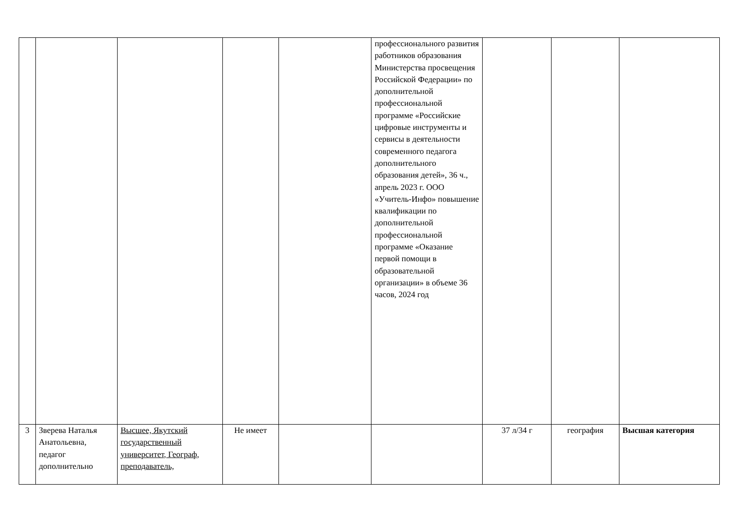| | | | | | профессионального развития работников образования Министерства просвещения Российской Федерации» по дополнительной профессиональной программе «Российские цифровые инструменты и сервисы в деятельности современного педагога дополнительного образования детей», 36 ч., апрель 2023 г. ООО «Учитель-Инфо» повышение квалификации по дополнительной профессиональной программе «Оказание первой помощи в образовательной организации» в объеме 36 часов, 2024 год | | | |
| 3 | Зверева Наталья Анатольевна, педагог дополнительно | Высшее, Якутский государственный университет, Географ, преподаватель, | Не имеет | | | 37 л/34 г | география | Высшая категория |